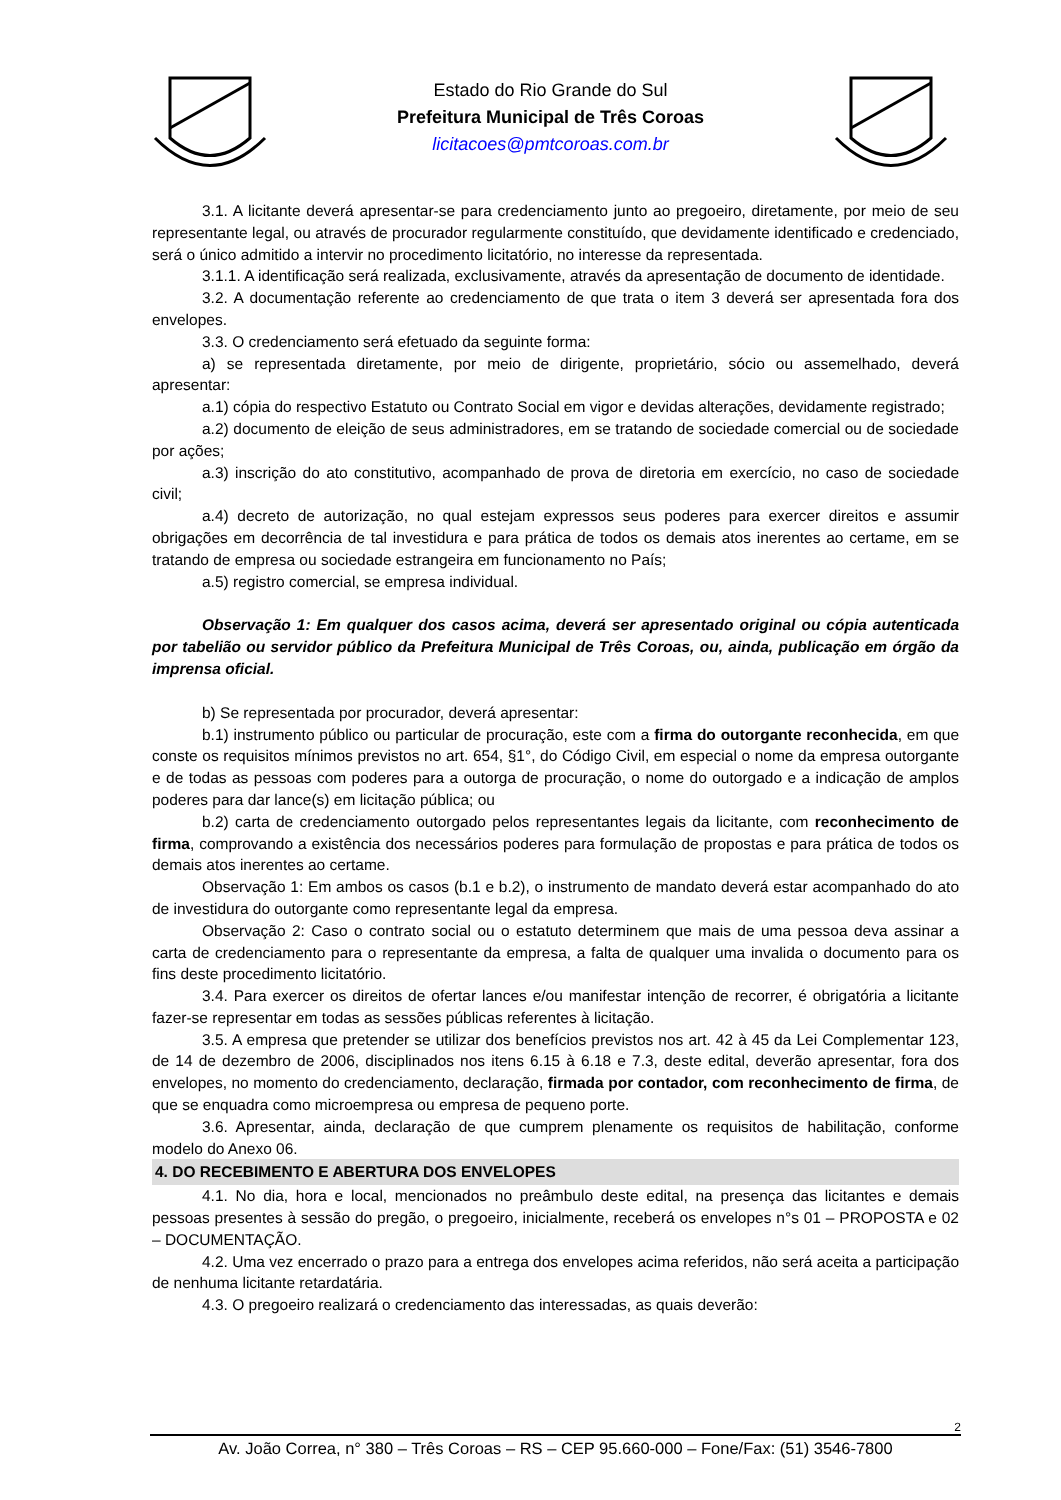Estado do Rio Grande do Sul
Prefeitura Municipal de Três Coroas
licitacoes@pmtcoroas.com.br
3.1. A licitante deverá apresentar-se para credenciamento junto ao pregoeiro, diretamente, por meio de seu representante legal, ou através de procurador regularmente constituído, que devidamente identificado e credenciado, será o único admitido a intervir no procedimento licitatório, no interesse da representada.
3.1.1. A identificação será realizada, exclusivamente, através da apresentação de documento de identidade.
3.2. A documentação referente ao credenciamento de que trata o item 3 deverá ser apresentada fora dos envelopes.
3.3. O credenciamento será efetuado da seguinte forma:
a) se representada diretamente, por meio de dirigente, proprietário, sócio ou assemelhado, deverá apresentar:
a.1) cópia do respectivo Estatuto ou Contrato Social em vigor e devidas alterações, devidamente registrado;
a.2) documento de eleição de seus administradores, em se tratando de sociedade comercial ou de sociedade por ações;
a.3) inscrição do ato constitutivo, acompanhado de prova de diretoria em exercício, no caso de sociedade civil;
a.4) decreto de autorização, no qual estejam expressos seus poderes para exercer direitos e assumir obrigações em decorrência de tal investidura e para prática de todos os demais atos inerentes ao certame, em se tratando de empresa ou sociedade estrangeira em funcionamento no País;
a.5) registro comercial, se empresa individual.
Observação 1: Em qualquer dos casos acima, deverá ser apresentado original ou cópia autenticada por tabelião ou servidor público da Prefeitura Municipal de Três Coroas, ou, ainda, publicação em órgão da imprensa oficial.
b) Se representada por procurador, deverá apresentar:
b.1) instrumento público ou particular de procuração, este com a firma do outorgante reconhecida, em que conste os requisitos mínimos previstos no art. 654, §1°, do Código Civil, em especial o nome da empresa outorgante e de todas as pessoas com poderes para a outorga de procuração, o nome do outorgado e a indicação de amplos poderes para dar lance(s) em licitação pública; ou
b.2) carta de credenciamento outorgado pelos representantes legais da licitante, com reconhecimento de firma, comprovando a existência dos necessários poderes para formulação de propostas e para prática de todos os demais atos inerentes ao certame.
Observação 1: Em ambos os casos (b.1 e b.2), o instrumento de mandato deverá estar acompanhado do ato de investidura do outorgante como representante legal da empresa.
Observação 2: Caso o contrato social ou o estatuto determinem que mais de uma pessoa deva assinar a carta de credenciamento para o representante da empresa, a falta de qualquer uma invalida o documento para os fins deste procedimento licitatório.
3.4. Para exercer os direitos de ofertar lances e/ou manifestar intenção de recorrer, é obrigatória a licitante fazer-se representar em todas as sessões públicas referentes à licitação.
3.5. A empresa que pretender se utilizar dos benefícios previstos nos art. 42 à 45 da Lei Complementar 123, de 14 de dezembro de 2006, disciplinados nos itens 6.15 à 6.18 e 7.3, deste edital, deverão apresentar, fora dos envelopes, no momento do credenciamento, declaração, firmada por contador, com reconhecimento de firma, de que se enquadra como microempresa ou empresa de pequeno porte.
3.6. Apresentar, ainda, declaração de que cumprem plenamente os requisitos de habilitação, conforme modelo do Anexo 06.
4. DO RECEBIMENTO E ABERTURA DOS ENVELOPES
4.1. No dia, hora e local, mencionados no preâmbulo deste edital, na presença das licitantes e demais pessoas presentes à sessão do pregão, o pregoeiro, inicialmente, receberá os envelopes n°s 01 – PROPOSTA e 02 – DOCUMENTAÇÃO.
4.2. Uma vez encerrado o prazo para a entrega dos envelopes acima referidos, não será aceita a participação de nenhuma licitante retardatária.
4.3. O pregoeiro realizará o credenciamento das interessadas, as quais deverão:
2
Av. João Correa, n° 380 – Três Coroas – RS – CEP 95.660-000 – Fone/Fax: (51) 3546-7800